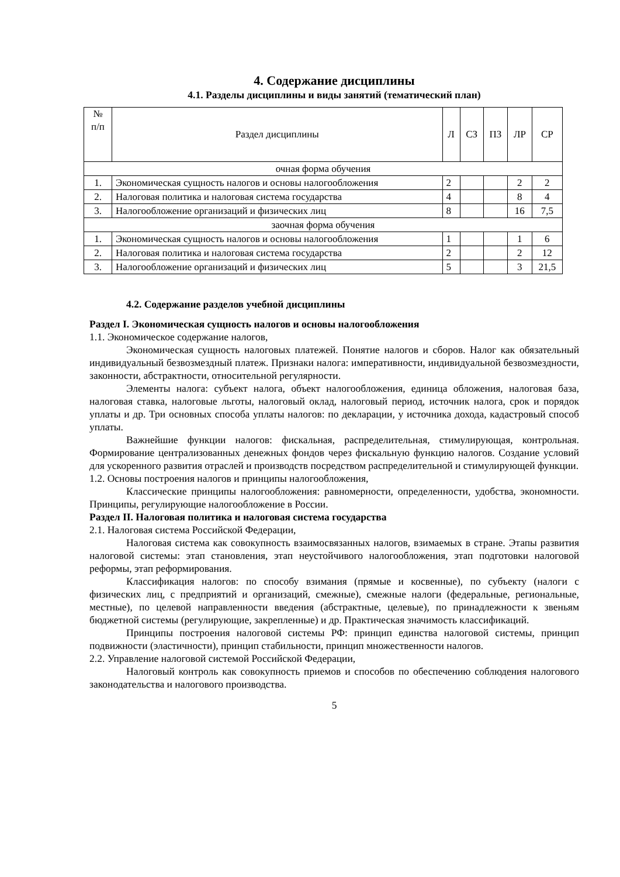4. Содержание дисциплины
4.1. Разделы дисциплины и виды занятий (тематический план)
| № п/п | Раздел дисциплины | Л | СЗ | ПЗ | ЛР | СР |
| --- | --- | --- | --- | --- | --- | --- |
| очная форма обучения | | | | | | |
| 1. | Экономическая сущность налогов и основы налогообложения | 2 | | | 2 | 2 |
| 2. | Налоговая политика и налоговая система государства | 4 | | | 8 | 4 |
| 3. | Налогообложение организаций и физических лиц | 8 | | | 16 | 7,5 |
| заочная форма обучения | | | | | | |
| 1. | Экономическая сущность налогов и основы налогообложения | 1 | | | 1 | 6 |
| 2. | Налоговая политика и налоговая система государства | 2 | | | 2 | 12 |
| 3. | Налогообложение организаций и физических лиц | 5 | | | 3 | 21,5 |
4.2. Содержание разделов учебной дисциплины
Раздел I. Экономическая сущность налогов и основы налогообложения
1.1. Экономическое содержание налогов,
Экономическая сущность налоговых платежей. Понятие налогов и сборов. Налог как обязательный индивидуальный безвозмездный платеж. Признаки налога: императивности, индивидуальной безвозмездности, законности, абстрактности, относительной регулярности.
Элементы налога: субъект налога, объект налогообложения, единица обложения, налоговая база, налоговая ставка, налоговые льготы, налоговый оклад, налоговый период, источник налога, срок и порядок уплаты и др. Три основных способа уплаты налогов: по декларации, у источника дохода, кадастровый способ уплаты.
Важнейшие функции налогов: фискальная, распределительная, стимулирующая, контрольная. Формирование централизованных денежных фондов через фискальную функцию налогов. Создание условий для ускоренного развития отраслей и производств посредством распределительной и стимулирующей функции.
1.2. Основы построения налогов и принципы налогообложения,
Классические принципы налогообложения: равномерности, определенности, удобства, экономности. Принципы, регулирующие налогообложение в России.
Раздел II. Налоговая политика и налоговая система государства
2.1. Налоговая система Российской Федерации,
Налоговая система как совокупность взаимосвязанных налогов, взимаемых в стране. Этапы развития налоговой системы: этап становления, этап неустойчивого налогообложения, этап подготовки налоговой реформы, этап реформирования.
Классификация налогов: по способу взимания (прямые и косвенные), по субъекту (налоги с физических лиц, с предприятий и организаций, смежные), смежные налоги (федеральные, региональные, местные), по целевой направленности введения (абстрактные, целевые), по принадлежности к звеньям бюджетной системы (регулирующие, закрепленные) и др. Практическая значимость классификаций.
Принципы построения налоговой системы РФ: принцип единства налоговой системы, принцип подвижности (эластичности), принцип стабильности, принцип множественности налогов.
2.2. Управление налоговой системой Российской Федерации,
Налоговый контроль как совокупность приемов и способов по обеспечению соблюдения налогового законодательства и налогового производства.
5